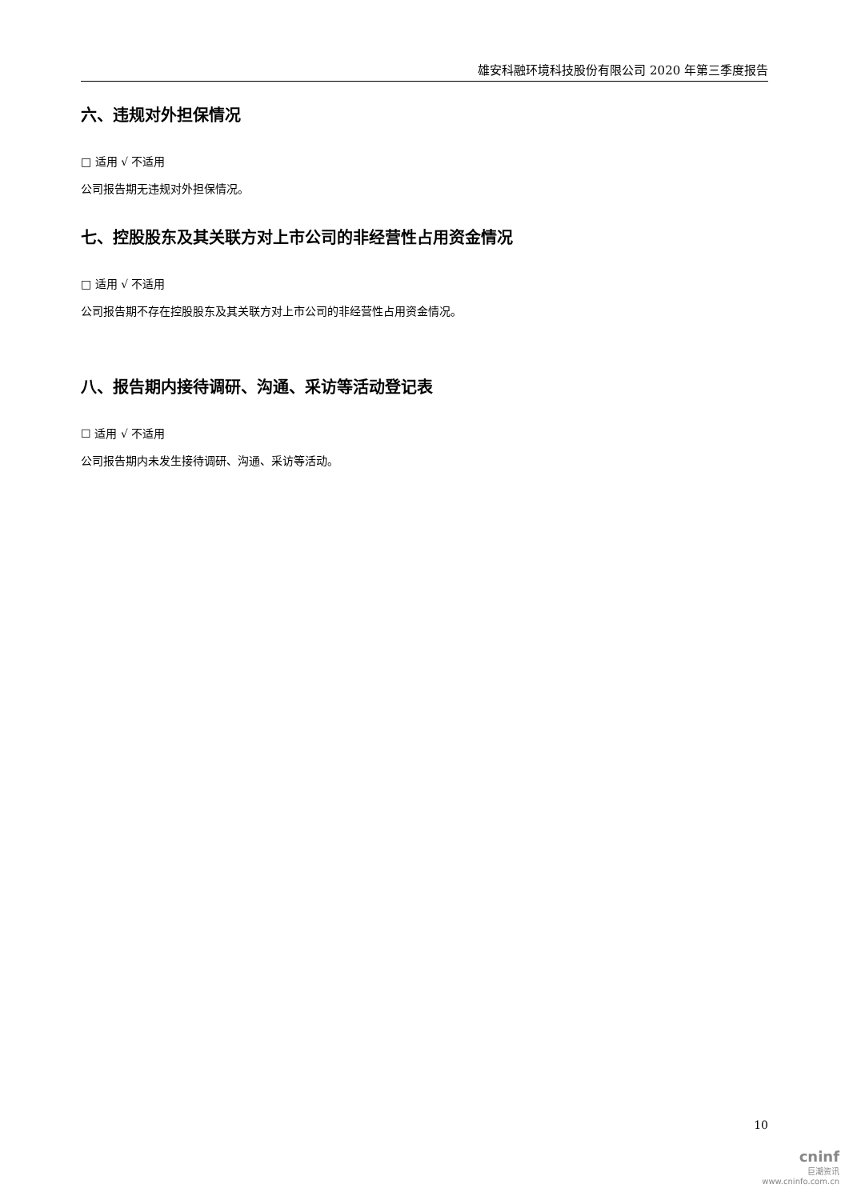雄安科融环境科技股份有限公司 2020 年第三季度报告
六、违规对外担保情况
□ 适用 √ 不适用
公司报告期无违规对外担保情况。
七、控股股东及其关联方对上市公司的非经营性占用资金情况
□ 适用 √ 不适用
公司报告期不存在控股股东及其关联方对上市公司的非经营性占用资金情况。
八、报告期内接待调研、沟通、采访等活动登记表
☐ 适用 √ 不适用
公司报告期内未发生接待调研、沟通、采访等活动。
10
cninf
巨潮资讯
www.cninfo.com.cn